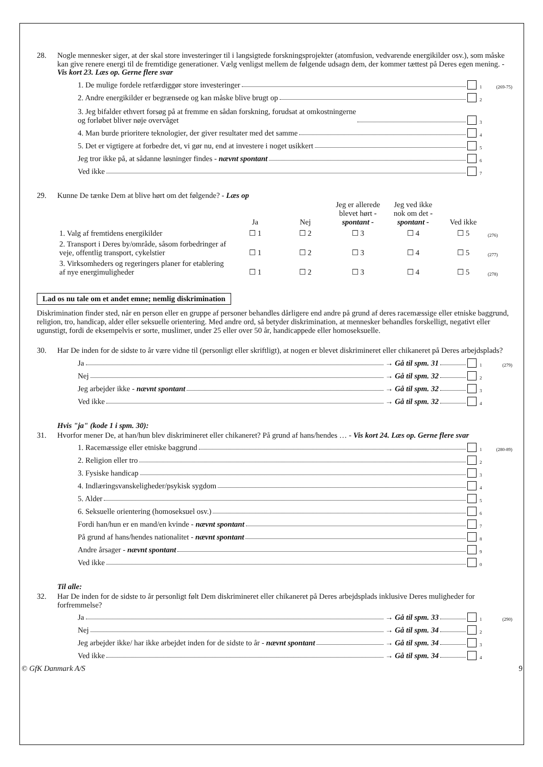28. Nogle mennesker siger, at der skal store investeringer til i langsigtede forskningsprojekter (atomfusion, vedvarende energikilder osv.), som måske kan give renere energi til de fremtidige generationer. Vælg venligst mellem de følgende udsagn dem, der kommer tættest på Deres egen mening. - Vis kort 23. Læs op. Gerne flere svar
1. De mulige fordele retfærdiggør store investeringer 1 (269-75)
2. Andre energikilder er begrænsede og kan måske blive brugt op 2
3. Jeg bifalder ethvert forsøg på at fremme en sådan forskning, forudsat at omkostningerne
og forløbet bliver nøje overvåget 3
4. Man burde prioritere teknologier, der giver resultater med det samme 4
5. Det er vigtigere at forbedre det, vi gør nu, end at investere i noget usikkert 5
Jeg tror ikke på, at sådanne løsninger findes - nævnt spontant 6
Ved ikke 7
29. Kunne De tænke Dem at blive hørt om det følgende? - Læs op
| | Ja | Nej | Jeg er allerede blevet hørt - spontant - | Jeg ved ikke nok om det - spontant - | Ved ikke | |
| --- | --- | --- | --- | --- | --- | --- |
| 1. Valg af fremtidens energikilder | ☐ 1 | ☐ 2 | ☐ 3 | ☐ 4 | ☐ 5 | (276) |
| 2. Transport i Deres by/område, såsom forbedringer af veje, offentlig transport, cykelstier | ☐ 1 | ☐ 2 | ☐ 3 | ☐ 4 | ☐ 5 | (277) |
| 3. Virksomheders og regeringers planer for etablering af nye energimuligheder | ☐ 1 | ☐ 2 | ☐ 3 | ☐ 4 | ☐ 5 | (278) |
Lad os nu tale om et andet emne; nemlig diskrimination
Diskrimination finder sted, når en person eller en gruppe af personer behandles dårligere end andre på grund af deres racemæssige eller etniske baggrund, religion, tro, handicap, alder eller seksuelle orientering. Med andre ord, så betyder diskrimination, at mennesker behandles forskelligt, negativt eller ugunstigt, fordi de eksempelvis er sorte, muslimer, under 25 eller over 50 år, handicappede eller homoseksuelle.
30. Har De inden for de sidste to år være vidne til (personligt eller skriftligt), at nogen er blevet diskrimineret eller chikaneret på Deres arbejdsplads?
Ja → Gå til spm. 31 1 (279)
Nej → Gå til spm. 32 2
Jeg arbejder ikke - nævnt spontant → Gå til spm. 32 3
Ved ikke → Gå til spm. 32 4
Hvis "ja" (kode 1 i spm. 30):
31. Hvorfor mener De, at han/hun blev diskrimineret eller chikaneret? På grund af hans/hendes … - Vis kort 24. Læs op. Gerne flere svar
1. Racemæssige eller etniske baggrund 1 (280-89)
2. Religion eller tro 2
3. Fysiske handicap 3
4. Indlæringsvanskeligheder/psykisk sygdom 4
5. Alder 5
6. Seksuelle orientering (homoseksuel osv.) 6
Fordi han/hun er en mand/en kvinde - nævnt spontant 7
På grund af hans/hendes nationalitet - nævnt spontant 8
Andre årsager - nævnt spontant 9
Ved ikke 0
Til alle:
32. Har De inden for de sidste to år personligt følt Dem diskrimineret eller chikaneret på Deres arbejdsplads inklusive Deres muligheder for forfremmelse?
Ja → Gå til spm. 33 1 (290)
Nej → Gå til spm. 34 2
Jeg arbejder ikke/ har ikke arbejdet inden for de sidste to år - nævnt spontant → Gå til spm. 34 3
Ved ikke → Gå til spm. 34 4
© GfK Danmark A/S 9